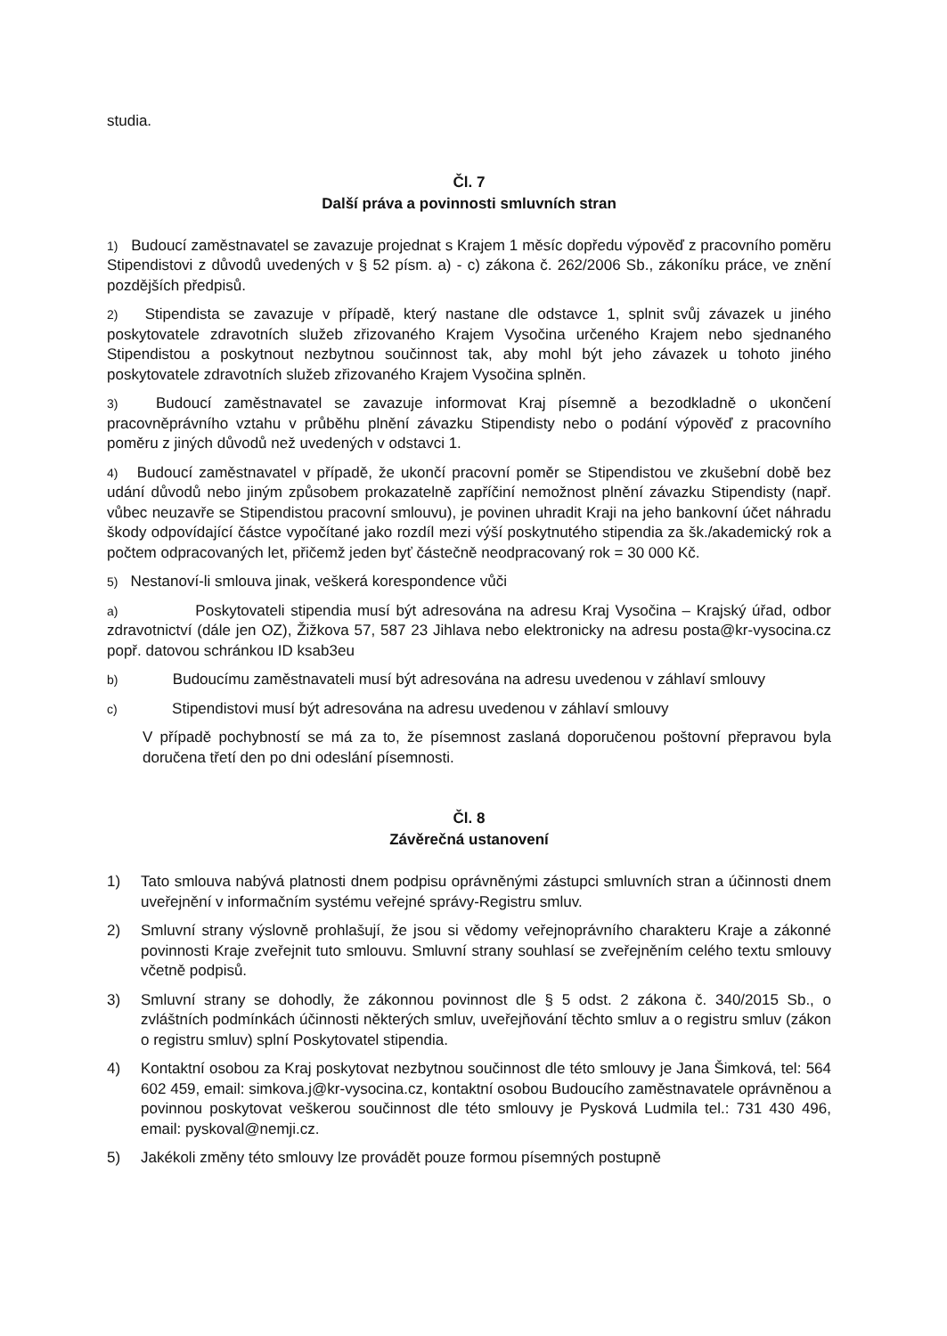studia.
Čl. 7
Další práva a povinnosti smluvních stran
1) Budoucí zaměstnavatel se zavazuje projednat s Krajem 1 měsíc dopředu výpověď z pracovního poměru Stipendistovi z důvodů uvedených v § 52 písm. a) - c) zákona č. 262/2006 Sb., zákoníku práce, ve znění pozdějších předpisů.
2) Stipendista se zavazuje v případě, který nastane dle odstavce 1, splnit svůj závazek u jiného poskytovatele zdravotních služeb zřizovaného Krajem Vysočina určeného Krajem nebo sjednaného Stipendistou a poskytnout nezbytnou součinnost tak, aby mohl být jeho závazek u tohoto jiného poskytovatele zdravotních služeb zřizovaného Krajem Vysočina splněn.
3) Budoucí zaměstnavatel se zavazuje informovat Kraj písemně a bezodkladně o ukončení pracovněprávního vztahu v průběhu plnění závazku Stipendisty nebo o podání výpověď z pracovního poměru z jiných důvodů než uvedených v odstavci 1.
4) Budoucí zaměstnavatel v případě, že ukončí pracovní poměr se Stipendistou ve zkušební době bez udání důvodů nebo jiným způsobem prokazatelně zapříčiní nemožnost plnění závazku Stipendisty (např. vůbec neuzavře se Stipendistou pracovní smlouvu), je povinen uhradit Kraji na jeho bankovní účet náhradu škody odpovídající částce vypočítané jako rozdíl mezi výší poskytnutého stipendia za šk./akademický rok a počtem odpracovaných let, přičemž jeden byť částečně neodpracovaný rok = 30 000 Kč.
5) Nestanoví-li smlouva jinak, veškerá korespondence vůči
a) Poskytovateli stipendia musí být adresována na adresu Kraj Vysočina – Krajský úřad, odbor zdravotnictví (dále jen OZ), Žižkova 57, 587 23 Jihlava nebo elektronicky na adresu posta@kr-vysocina.cz popř. datovou schránkou ID ksab3eu
b) Budoucímu zaměstnavateli musí být adresována na adresu uvedenou v záhlaví smlouvy
c) Stipendistovi musí být adresována na adresu uvedenou v záhlaví smlouvy
V případě pochybností se má za to, že písemnost zaslaná doporučenou poštovní přepravou byla doručena třetí den po dni odeslání písemnosti.
Čl. 8
Závěrečná ustanovení
1) Tato smlouva nabývá platnosti dnem podpisu oprávněnými zástupci smluvních stran a účinnosti dnem uveřejnění v informačním systému veřejné správy-Registru smluv.
2) Smluvní strany výslovně prohlašují, že jsou si vědomy veřejnoprávního charakteru Kraje a zákonné povinnosti Kraje zveřejnit tuto smlouvu. Smluvní strany souhlasí se zveřejněním celého textu smlouvy včetně podpisů.
3) Smluvní strany se dohodly, že zákonnou povinnost dle § 5 odst. 2 zákona č. 340/2015 Sb., o zvláštních podmínkách účinnosti některých smluv, uveřejňování těchto smluv a o registru smluv (zákon o registru smluv) splní Poskytovatel stipendia.
4) Kontaktní osobou za Kraj poskytovat nezbytnou součinnost dle této smlouvy je Jana Šimková, tel: 564 602 459, email: simkova.j@kr-vysocina.cz, kontaktní osobou Budoucího zaměstnavatele oprávněnou a povinnou poskytovat veškerou součinnost dle této smlouvy je Pysková Ludmila tel.: 731 430 496, email: pyskoval@nemji.cz.
5) Jakékoli změny této smlouvy lze provádět pouze formou písemných postupně